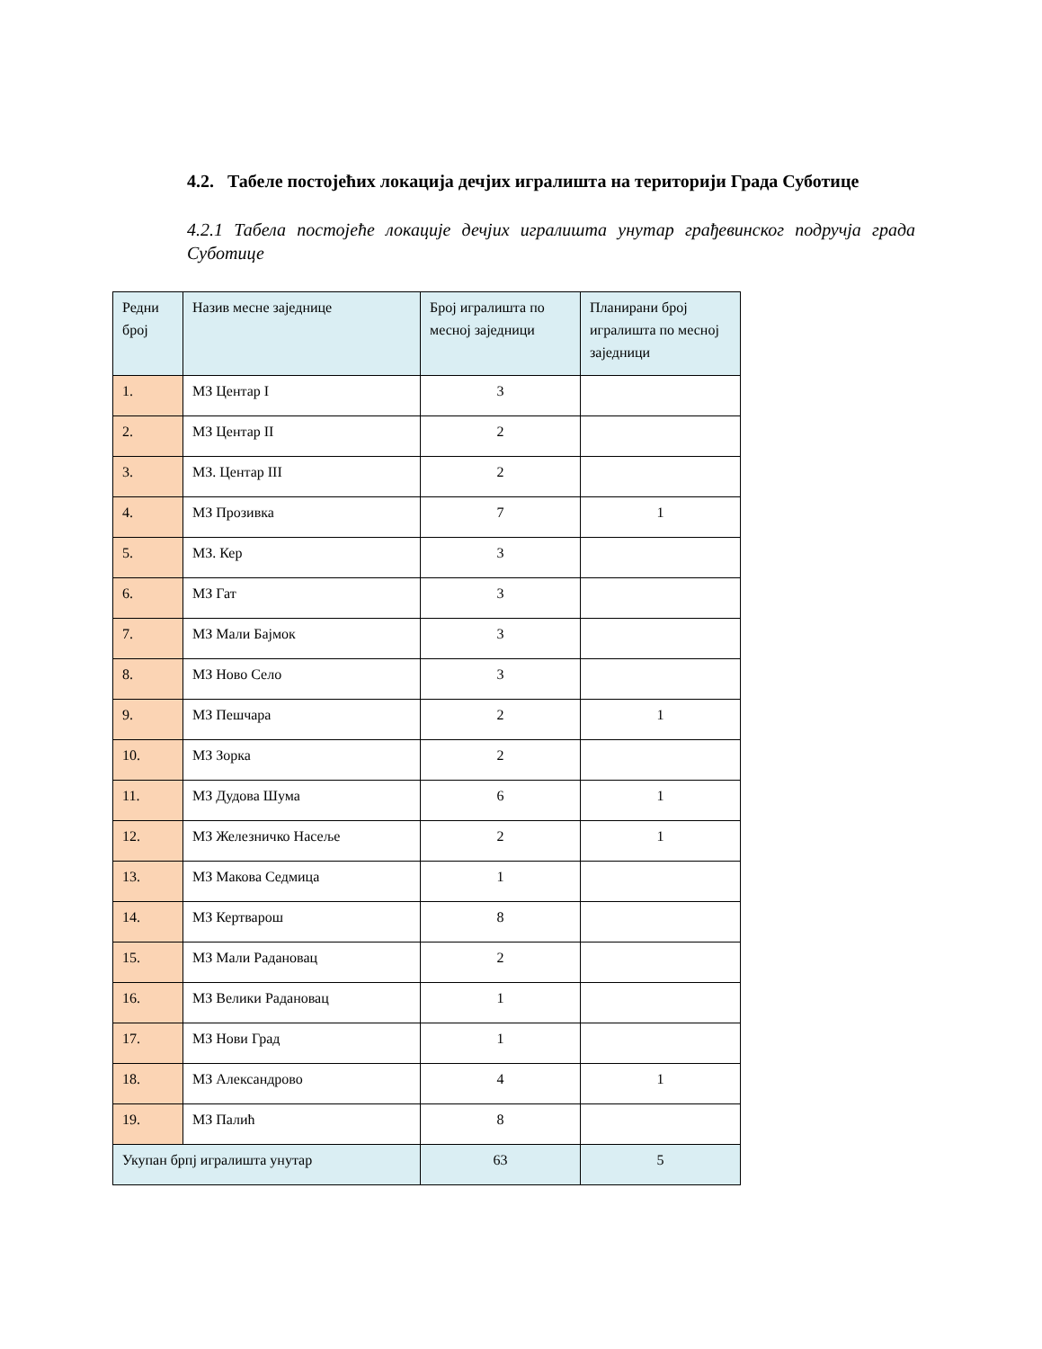4.2. Табеле постојећих локација дечјих игралишта на територији Града Суботице
4.2.1 Табела постојеће локације дечјих игралишта унутар грађевинског подручја града Суботице
| Редни број | Назив месне заједнице | Број игралишта по месној заједници | Планирани број игралишта по месној заједници |
| --- | --- | --- | --- |
| 1. | МЗ Центар I | 3 | |
| 2. | МЗ Центар II | 2 | |
| 3. | МЗ. Центар III | 2 | |
| 4. | МЗ Прозивка | 7 | 1 |
| 5. | МЗ. Кер | 3 | |
| 6. | МЗ Гат | 3 | |
| 7. | МЗ Мали Бајмок | 3 | |
| 8. | МЗ Ново Село | 3 | |
| 9. | МЗ Пешчара | 2 | 1 |
| 10. | МЗ Зорка | 2 | |
| 11. | МЗ Дудова Шума | 6 | 1 |
| 12. | МЗ Железничко Насеље | 2 | 1 |
| 13. | МЗ Макова Седмица | 1 | |
| 14. | МЗ Кертварош | 8 | |
| 15. | МЗ Мали Радановац | 2 | |
| 16. | МЗ Велики Радановац | 1 | |
| 17. | МЗ Нови Град | 1 | |
| 18. | МЗ Александрово | 4 | 1 |
| 19. | МЗ Палић | 8 | |
| Укупан брпј игралишта унутар | | 63 | 5 |